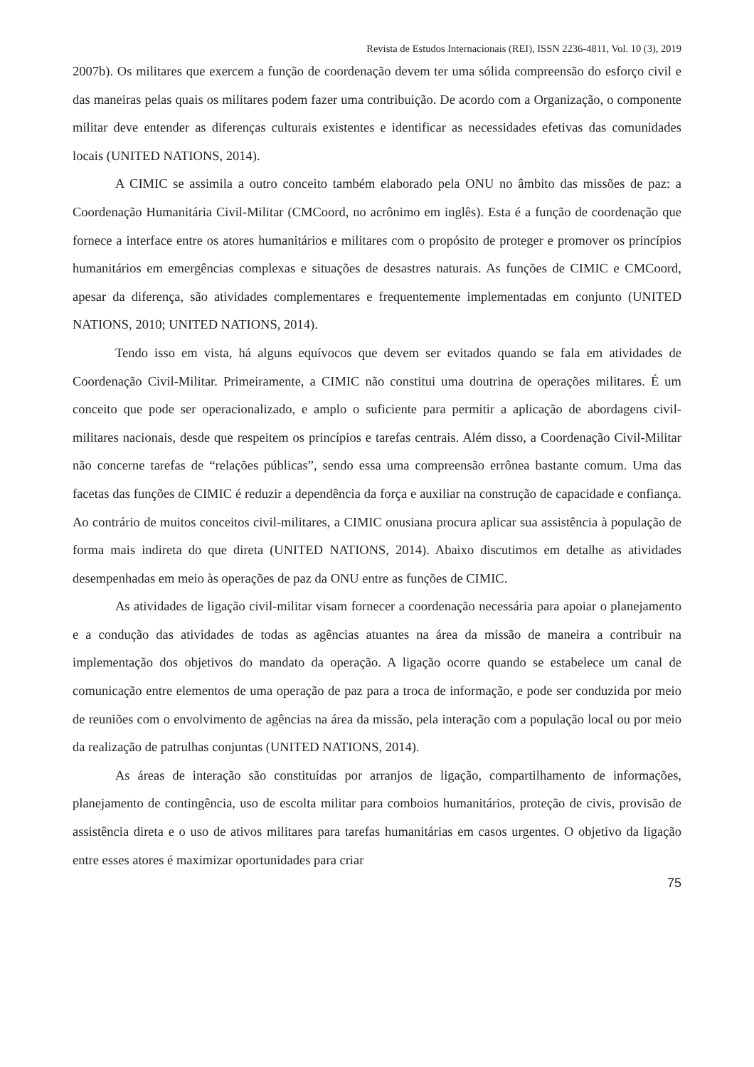Revista de Estudos Internacionais (REI), ISSN 2236-4811, Vol. 10 (3), 2019
2007b). Os militares que exercem a função de coordenação devem ter uma sólida compreensão do esforço civil e das maneiras pelas quais os militares podem fazer uma contribuição. De acordo com a Organização, o componente militar deve entender as diferenças culturais existentes e identificar as necessidades efetivas das comunidades locais (UNITED NATIONS, 2014).
A CIMIC se assimila a outro conceito também elaborado pela ONU no âmbito das missões de paz: a Coordenação Humanitária Civil-Militar (CMCoord, no acrônimo em inglês). Esta é a função de coordenação que fornece a interface entre os atores humanitários e militares com o propósito de proteger e promover os princípios humanitários em emergências complexas e situações de desastres naturais. As funções de CIMIC e CMCoord, apesar da diferença, são atividades complementares e frequentemente implementadas em conjunto (UNITED NATIONS, 2010; UNITED NATIONS, 2014).
Tendo isso em vista, há alguns equívocos que devem ser evitados quando se fala em atividades de Coordenação Civil-Militar. Primeiramente, a CIMIC não constitui uma doutrina de operações militares. É um conceito que pode ser operacionalizado, e amplo o suficiente para permitir a aplicação de abordagens civil-militares nacionais, desde que respeitem os princípios e tarefas centrais. Além disso, a Coordenação Civil-Militar não concerne tarefas de “relações públicas”, sendo essa uma compreensão errônea bastante comum. Uma das facetas das funções de CIMIC é reduzir a dependência da força e auxiliar na construção de capacidade e confiança. Ao contrário de muitos conceitos civil-militares, a CIMIC onusiana procura aplicar sua assistência à população de forma mais indireta do que direta (UNITED NATIONS, 2014). Abaixo discutimos em detalhe as atividades desempenhadas em meio às operações de paz da ONU entre as funções de CIMIC.
As atividades de ligação civil-militar visam fornecer a coordenação necessária para apoiar o planejamento e a condução das atividades de todas as agências atuantes na área da missão de maneira a contribuir na implementação dos objetivos do mandato da operação. A ligação ocorre quando se estabelece um canal de comunicação entre elementos de uma operação de paz para a troca de informação, e pode ser conduzida por meio de reuniões com o envolvimento de agências na área da missão, pela interação com a população local ou por meio da realização de patrulhas conjuntas (UNITED NATIONS, 2014).
As áreas de interação são constituídas por arranjos de ligação, compartilhamento de informações, planejamento de contingência, uso de escolta militar para comboios humanitários, proteção de civis, provisão de assistência direta e o uso de ativos militares para tarefas humanitárias em casos urgentes. O objetivo da ligação entre esses atores é maximizar oportunidades para criar
75